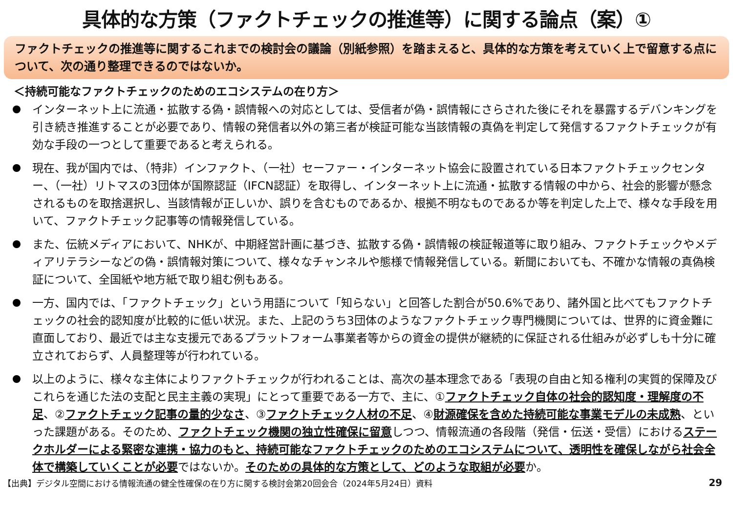具体的な方策（ファクトチェックの推進等）に関する論点（案）①
ファクトチェックの推進等に関するこれまでの検討会の議論（別紙参照）を踏まえると、具体的な方策を考えていく上で留意する点について、次の通り整理できるのではないか。
＜持続可能なファクトチェックのためのエコシステムの在り方＞
インターネット上に流通・拡散する偽・誤情報への対応としては、受信者が偽・誤情報にさらされた後にそれを暴露するデバンキングを引き続き推進することが必要であり、情報の発信者以外の第三者が検証可能な当該情報の真偽を判定して発信するファクトチェックが有効な手段の一つとして重要であると考えられる。
現在、我が国内では、（特非）インファクト、（一社）セーファー・インターネット協会に設置されている日本ファクトチェックセンター、（一社）リトマスの3団体が国際認証（IFCN認証）を取得し、インターネット上に流通・拡散する情報の中から、社会的影響が懸念されるものを取捨選択し、当該情報が正しいか、誤りを含むものであるか、根拠不明なものであるか等を判定した上で、様々な手段を用いて、ファクトチェック記事等の情報発信している。
また、伝統メディアにおいて、NHKが、中期経営計画に基づき、拡散する偽・誤情報の検証報道等に取り組み、ファクトチェックやメディアリテラシーなどの偽・誤情報対策について、様々なチャンネルや態様で情報発信している。新聞においても、不確かな情報の真偽検証について、全国紙や地方紙で取り組む例もある。
一方、国内では、「ファクトチェック」という用語について「知らない」と回答した割合が50.6%であり、諸外国と比べてもファクトチェックの社会的認知度が比較的に低い状況。また、上記のうち3団体のようなファクトチェック専門機関については、世界的に資金難に直面しており、最近では主な支援元であるプラットフォーム事業者等からの資金の提供が継続的に保証される仕組みが必ずしも十分に確立されておらず、人員整理等が行われている。
以上のように、様々な主体によりファクトチェックが行われることは、高次の基本理念である「表現の自由と知る権利の実質的保障及びこれらを通じた法の支配と民主主義の実現」にとって重要である一方で、主に、①ファクトチェック自体の社会的認知度・理解度の不足、②ファクトチェック記事の量的少なさ、③ファクトチェック人材の不足、④財源確保を含めた持続可能な事業モデルの未成熟、といった課題がある。そのため、ファクトチェック機関の独立性確保に留意しつつ、情報流通の各段階（発信・伝送・受信）におけるステークホルダーによる緊密な連携・協力のもと、持続可能なファクトチェックのためのエコシステムについて、透明性を確保しながら社会全体で構築していくことが必要ではないか。そのための具体的な方策として、どのような取組が必要か。
【出典】デジタル空間における情報流通の健全性確保の在り方に関する検討会第20回会合（2024年5月24日）資料 29